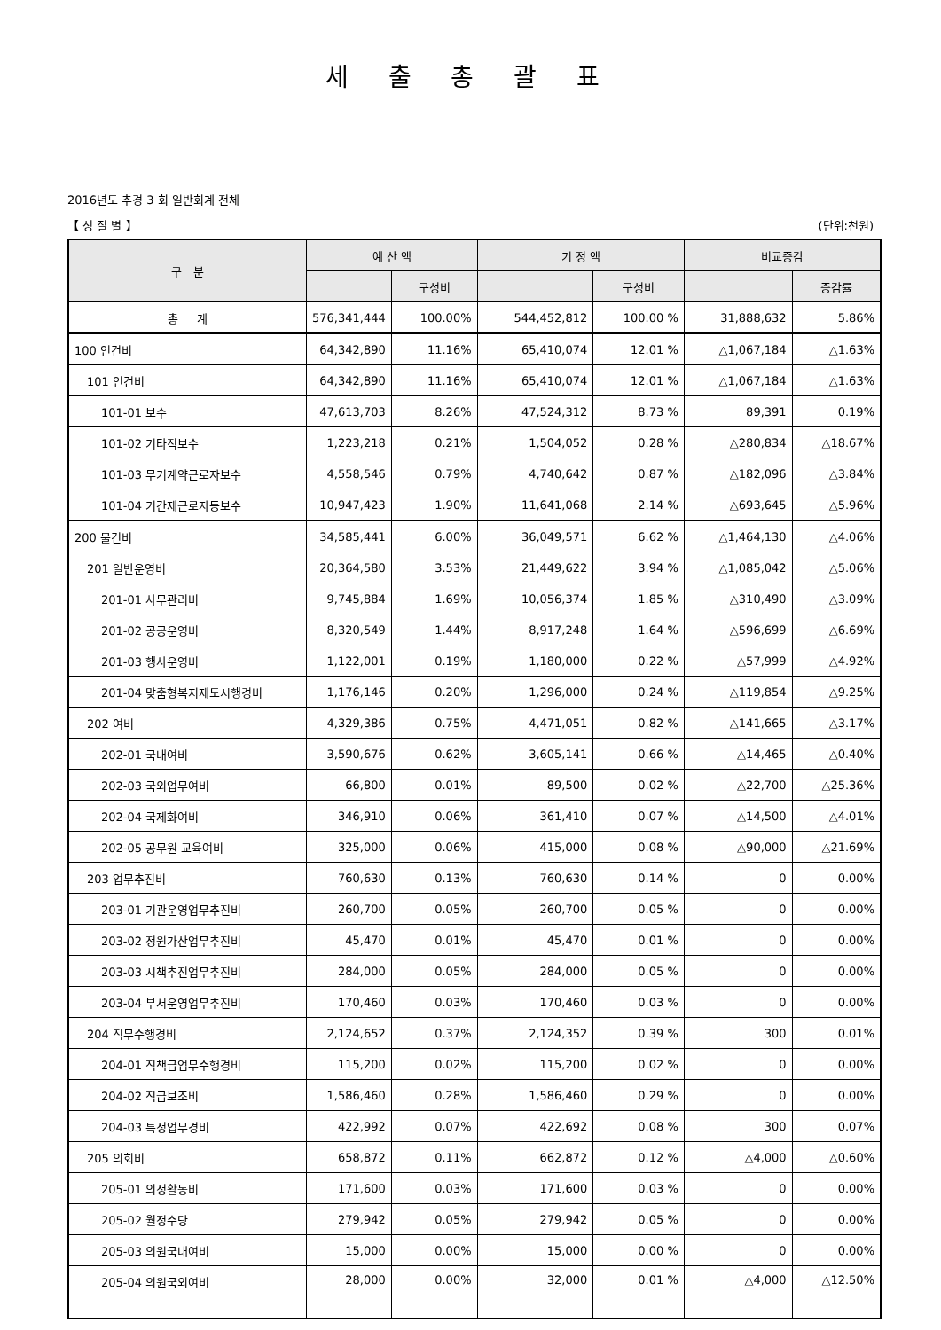세 출 총 괄 표
2016년도 추경 3 회 일반회계 전체
【 성 질 별 】 (단위:천원)
| 구 분 | 예 산 액 | | 기 정 액 | | 비교증감 | |
| --- | --- | --- | --- | --- | --- | --- |
| | | 구성비 | | 구성비 | | 증감률 |
| 총 계 | 576,341,444 | 100.00% | 544,452,812 | 100.00 % | 31,888,632 | 5.86% |
| 100 인건비 | 64,342,890 | 11.16% | 65,410,074 | 12.01 % | △1,067,184 | △1.63% |
| 101 인건비 | 64,342,890 | 11.16% | 65,410,074 | 12.01 % | △1,067,184 | △1.63% |
| 101-01 보수 | 47,613,703 | 8.26% | 47,524,312 | 8.73 % | 89,391 | 0.19% |
| 101-02 기타직보수 | 1,223,218 | 0.21% | 1,504,052 | 0.28 % | △280,834 | △18.67% |
| 101-03 무기계약근로자보수 | 4,558,546 | 0.79% | 4,740,642 | 0.87 % | △182,096 | △3.84% |
| 101-04 기간제근로자등보수 | 10,947,423 | 1.90% | 11,641,068 | 2.14 % | △693,645 | △5.96% |
| 200 물건비 | 34,585,441 | 6.00% | 36,049,571 | 6.62 % | △1,464,130 | △4.06% |
| 201 일반운영비 | 20,364,580 | 3.53% | 21,449,622 | 3.94 % | △1,085,042 | △5.06% |
| 201-01 사무관리비 | 9,745,884 | 1.69% | 10,056,374 | 1.85 % | △310,490 | △3.09% |
| 201-02 공공운영비 | 8,320,549 | 1.44% | 8,917,248 | 1.64 % | △596,699 | △6.69% |
| 201-03 행사운영비 | 1,122,001 | 0.19% | 1,180,000 | 0.22 % | △57,999 | △4.92% |
| 201-04 맞춤형복지제도시행경비 | 1,176,146 | 0.20% | 1,296,000 | 0.24 % | △119,854 | △9.25% |
| 202 여비 | 4,329,386 | 0.75% | 4,471,051 | 0.82 % | △141,665 | △3.17% |
| 202-01 국내여비 | 3,590,676 | 0.62% | 3,605,141 | 0.66 % | △14,465 | △0.40% |
| 202-03 국외업무여비 | 66,800 | 0.01% | 89,500 | 0.02 % | △22,700 | △25.36% |
| 202-04 국제화여비 | 346,910 | 0.06% | 361,410 | 0.07 % | △14,500 | △4.01% |
| 202-05 공무원 교육여비 | 325,000 | 0.06% | 415,000 | 0.08 % | △90,000 | △21.69% |
| 203 업무추진비 | 760,630 | 0.13% | 760,630 | 0.14 % | 0 | 0.00% |
| 203-01 기관운영업무추진비 | 260,700 | 0.05% | 260,700 | 0.05 % | 0 | 0.00% |
| 203-02 정원가산업무추진비 | 45,470 | 0.01% | 45,470 | 0.01 % | 0 | 0.00% |
| 203-03 시책추진업무추진비 | 284,000 | 0.05% | 284,000 | 0.05 % | 0 | 0.00% |
| 203-04 부서운영업무추진비 | 170,460 | 0.03% | 170,460 | 0.03 % | 0 | 0.00% |
| 204 직무수행경비 | 2,124,652 | 0.37% | 2,124,352 | 0.39 % | 300 | 0.01% |
| 204-01 직책급업무수행경비 | 115,200 | 0.02% | 115,200 | 0.02 % | 0 | 0.00% |
| 204-02 직급보조비 | 1,586,460 | 0.28% | 1,586,460 | 0.29 % | 0 | 0.00% |
| 204-03 특정업무경비 | 422,992 | 0.07% | 422,692 | 0.08 % | 300 | 0.07% |
| 205 의회비 | 658,872 | 0.11% | 662,872 | 0.12 % | △4,000 | △0.60% |
| 205-01 의정활동비 | 171,600 | 0.03% | 171,600 | 0.03 % | 0 | 0.00% |
| 205-02 월정수당 | 279,942 | 0.05% | 279,942 | 0.05 % | 0 | 0.00% |
| 205-03 의원국내여비 | 15,000 | 0.00% | 15,000 | 0.00 % | 0 | 0.00% |
| 205-04 의원국외여비 | 28,000 | 0.00% | 32,000 | 0.01 % | △4,000 | △12.50% |